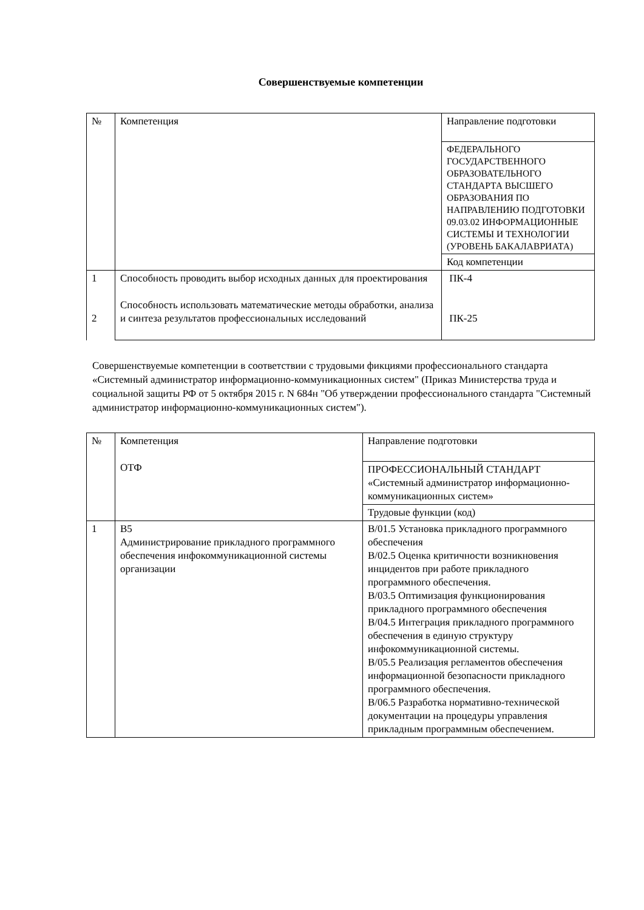Совершенствуемые компетенции
| № | Компетенция | Направление подготовки |
| | | ФЕДЕРАЛЬНОГО ГОСУДАРСТВЕННОГО ОБРАЗОВАТЕЛЬНОГО СТАНДАРТА ВЫСШЕГО ОБРАЗОВАНИЯ ПО НАПРАВЛЕНИЮ ПОДГОТОВКИ 09.03.02 ИНФОРМАЦИОННЫЕ СИСТЕМЫ И ТЕХНОЛОГИИ (УРОВЕНЬ БАКАЛАВРИАТА) |
| | | Код компетенции |
| 1 2 | Способность проводить выбор исходных данных для проектирования Способность использовать математические методы обработки, анализа и синтеза результатов профессиональных исследований | ПК-4 ПК-25 |
Совершенствуемые компетенции в соответствии с трудовыми фикциями профессионального стандарта «Системный администратор информационно-коммуникационных систем" (Приказ Министерства труда и социальной защиты РФ от 5 октября 2015 г. N 684н "Об утверждении профессионального стандарта "Системный администратор информационно-коммуникационных систем").
| № | Компетенция ОТФ | Направление подготовки |
| | | ПРОФЕССИОНАЛЬНЫЙ СТАНДАРТ «Системный администратор информационно-коммуникационных систем» |
| | | Трудовые функции (код) |
| 1 | B5 Администрирование прикладного программного обеспечения инфокоммуникационной системы организации | B/01.5 Установка прикладного программного обеспечения B/02.5 Оценка критичности возникновения инцидентов при работе прикладного программного обеспечения. B/03.5 Оптимизация функционирования прикладного программного обеспечения B/04.5 Интеграция прикладного программного обеспечения в единую структуру инфокоммуникационной системы. B/05.5 Реализация регламентов обеспечения информационной безопасности прикладного программного обеспечения. B/06.5 Разработка нормативно-технической документации на процедуры управления прикладным программным обеспечением. |